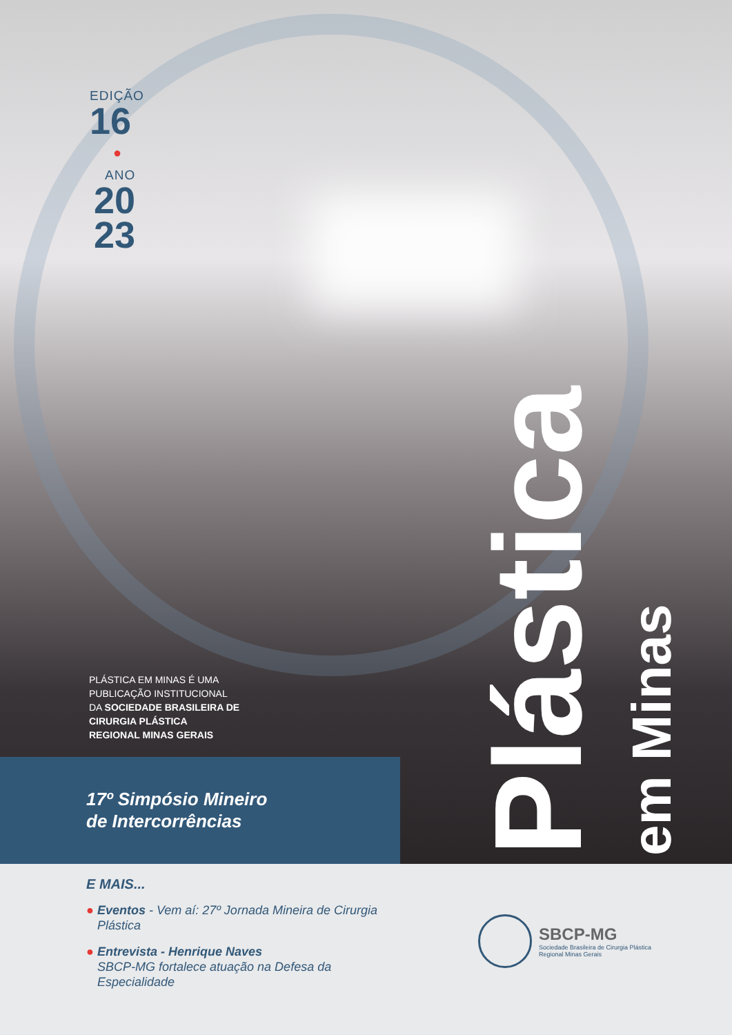EDIÇÃO
16
●
ANO
20
23
PLÁSTICA EM MINAS É UMA
PUBLICAÇÃO INSTITUCIONAL
DA SOCIEDADE BRASILEIRA DE
CIRURGIA PLÁSTICA
REGIONAL MINAS GERAIS
Plástica
em Minas
17º Simpósio Mineiro
de Intercorrências
E MAIS...
● Eventos - Vem aí: 27º Jornada Mineira de Cirurgia Plástica
● Entrevista - Henrique Naves
SBCP-MG fortalece atuação na Defesa da Especialidade
SBCP-MG
Sociedade Brasileira de Cirurgia Plástica
Regional Minas Gerais